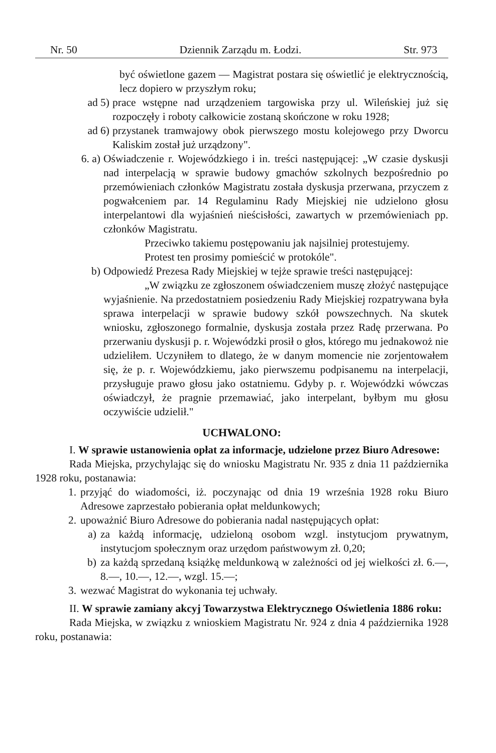Nr. 50 Dziennik Zarządu m. Łodzi. Str. 973
być oświetlone gazem — Magistrat postara się oświetlić je elektrycznością, lecz dopiero w przyszłym roku;
ad 5) prace wstępne nad urządzeniem targowiska przy ul. Wileńskiej już się rozpoczęły i roboty całkowicie zostaną skończone w roku 1928;
ad 6) przystanek tramwajowy obok pierwszego mostu kolejowego przy Dworcu Kaliskim został już urządzony".
6. a) Oświadczenie r. Wojewódzkiego i in. treści następującej: „W czasie dyskusji nad interpelacją w sprawie budowy gmachów szkolnych bezpośrednio po przemówieniach członków Magistratu została dyskusja przerwana, przyczem z pogwałceniem par. 14 Regulaminu Rady Miejskiej nie udzielono głosu interpelantowi dla wyjaśnień nieścisłości, zawartych w przemówieniach pp. członków Magistratu.
Przeciwko takiemu postępowaniu jak najsilniej protestujemy.
Protest ten prosimy pomieścić w protokóle".
b) Odpowiedź Prezesa Rady Miejskiej w tejże sprawie treści następującej:
„W związku ze zgłoszonem oświadczeniem muszę złożyć następujące wyjaśnienie. Na przedostatniem posiedzeniu Rady Miejskiej rozpatrywana była sprawa interpelacji w sprawie budowy szkół powszechnych. Na skutek wniosku, zgłoszonego formalnie, dyskusja została przez Radę przerwana. Po przerwaniu dyskusji p. r. Wojewódzki prosił o głos, którego mu jednakowoż nie udzieliłem. Uczyniłem to dlatego, że w danym momencie nie zorjentowałem się, że p. r. Wojewódzkiemu, jako pierwszemu podpisanemu na interpelacji, przysługuje prawo głosu jako ostatniemu. Gdyby p. r. Wojewódzki wówczas oświadczył, że pragnie przemawiać, jako interpelant, byłbym mu głosu oczywiście udzielił."
UCHWALONO:
I. W sprawie ustanowienia opłat za informacje, udzielone przez Biuro Adresowe:
Rada Miejska, przychylając się do wniosku Magistratu Nr. 935 z dnia 11 października 1928 roku, postanawia:
1. przyjąć do wiadomości, iż. poczynając od dnia 19 września 1928 roku Biuro Adresowe zaprzestało pobierania opłat meldunkowych;
2. upoważnić Biuro Adresowe do pobierania nadal następujących opłat:
a) za każdą informację, udzieloną osobom wzgl. instytucjom prywatnym, instytucjom społecznym oraz urzędom państwowym zł. 0,20;
b) za każdą sprzedaną książkę meldunkową w zależności od jej wielkości zł. 6.—, 8.—, 10.—, 12.—, wzgl. 15.—;
3. wezwać Magistrat do wykonania tej uchwały.
II. W sprawie zamiany akcyj Towarzystwa Elektrycznego Oświetlenia 1886 roku:
Rada Miejska, w związku z wnioskiem Magistratu Nr. 924 z dnia 4 października 1928 roku, postanawia: